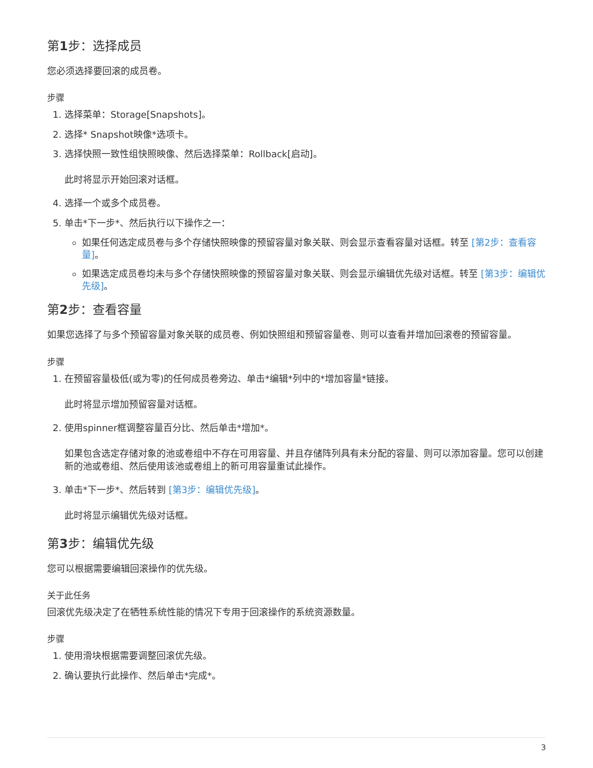第1步：选择成员
您必须选择要回滚的成员卷。
步骤
1. 选择菜单：Storage[Snapshots]。
2. 选择* Snapshot映像*选项卡。
3. 选择快照一致性组快照映像、然后选择菜单：Rollback[启动]。
此时将显示开始回滚对话框。
4. 选择一个或多个成员卷。
5. 单击*下一步*、然后执行以下操作之一：
如果任何选定成员卷与多个存储快照映像的预留容量对象关联、则会显示查看容量对话框。转至 [第2步：查看容量]。
如果选定成员卷均未与多个存储快照映像的预留容量对象关联、则会显示编辑优先级对话框。转至 [第3步：编辑优先级]。
第2步：查看容量
如果您选择了与多个预留容量对象关联的成员卷、例如快照组和预留容量卷、则可以查看并增加回滚卷的预留容量。
步骤
1. 在预留容量极低(或为零)的任何成员卷旁边、单击*编辑*列中的*增加容量*链接。
此时将显示增加预留容量对话框。
2. 使用spinner框调整容量百分比、然后单击*增加*。
如果包含选定存储对象的池或卷组中不存在可用容量、并且存储阵列具有未分配的容量、则可以添加容量。您可以创建新的池或卷组、然后使用该池或卷组上的新可用容量重试此操作。
3. 单击*下一步*、然后转到 [第3步：编辑优先级]。
此时将显示编辑优先级对话框。
第3步：编辑优先级
您可以根据需要编辑回滚操作的优先级。
关于此任务
回滚优先级决定了在牺牲系统性能的情况下专用于回滚操作的系统资源数量。
步骤
1. 使用滑块根据需要调整回滚优先级。
2. 确认要执行此操作、然后单击*完成*。
3